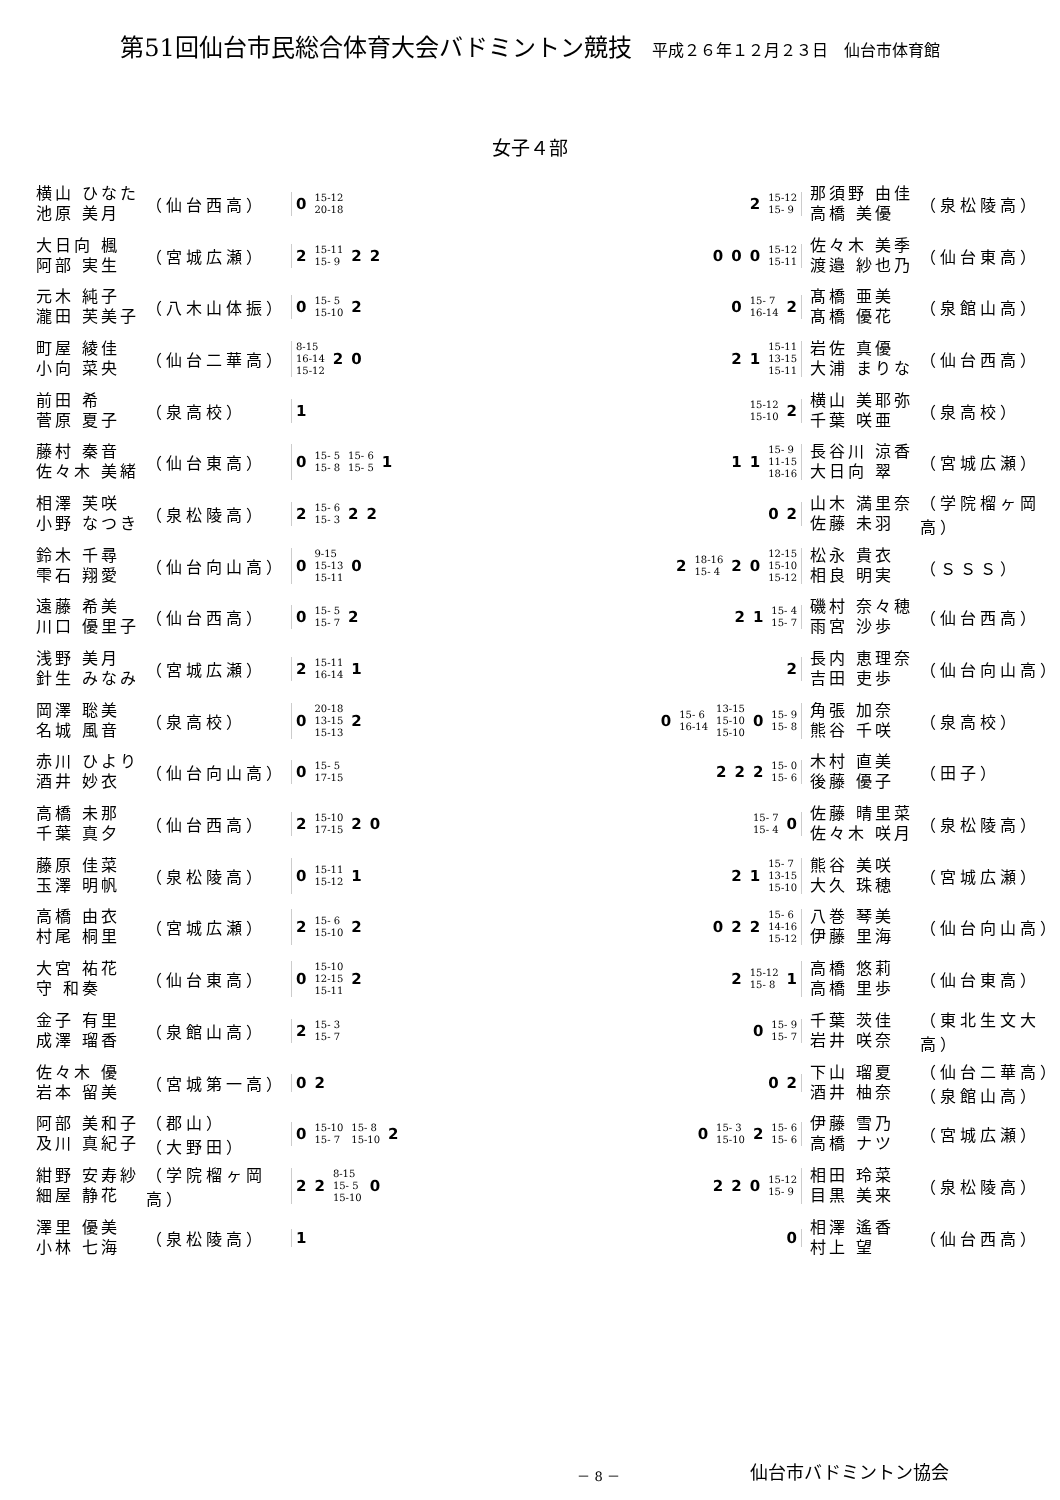第51回仙台市民総合体育大会バドミントン競技 平成２６年１２月２３日　仙台市体育館
女子４部
横山 ひなた
池原 美月
（仙台西高）
0 15-12
20-18
2 15-12
15- 9
那須野 由佳
高橋 美優
（泉松陵高）
大日向 楓
阿部 実生
（宮城広瀬）
2 15-11
15- 9 2 2
0 0 0 15-12
15-11
佐々木 美季
渡邉 紗也乃
（仙台東高）
元木 純子
瀧田 芙美子
（八木山体振）
0 15- 5
15-10 2
0 15- 7
16-14 2
髙橋 亜美
髙橋 優花
（泉館山高）
町屋 綾佳
小向 菜央
（仙台二華高）
8-15
16-14
15-12 2 0
2 1 15-11
13-15
15-11
岩佐 真優
大浦 まりな
（仙台西高）
前田 希
菅原 夏子
（泉高校）
1
15-12
15-10 2
横山 美耶弥
千葉 咲亜
（泉高校）
藤村 秦音
佐々木 美緒
（仙台東高）
0 15- 5
15- 8 15- 6
15- 5 1
1 1 15- 9
11-15
18-16
長谷川 涼香
大日向 翠
（宮城広瀬）
相澤 芙咲
小野 なつき
（泉松陵高）
2 15- 6
15- 3 2 2
0 2
山木 満里奈
佐藤 未羽
（学院榴ヶ岡高）
鈴木 千尋
雫石 翔愛
（仙台向山高）
0 9-15
15-13
15-11 0
2 18-16
15- 4 2 0 12-15
15-10
15-12
松永 貴衣
相良 明実
（ＳＳＳ）
遠藤 希美
川口 優里子
（仙台西高）
0 15- 5
15- 7 2
2 1 15- 4
15- 7
磯村 奈々穂
雨宮 沙歩
（仙台西高）
浅野 美月
針生 みなみ
（宮城広瀬）
2 15-11
16-14 1
2
長内 恵理奈
吉田 吏歩
（仙台向山高）
岡澤 聡美
名城 風音
（泉高校）
0 20-18
13-15
15-13 2
0 15- 6
16-14 13-15
15-10
15-10 0 15- 9
15- 8
角張 加奈
熊谷 千咲
（泉高校）
赤川 ひより
酒井 妙衣
（仙台向山高）
0 15- 5
17-15
2 2 2 15- 0
15- 6
木村 直美
後藤 優子
（田子）
高橋 未那
千葉 真夕
（仙台西高）
2 15-10
17-15 2 0
15- 7
15- 4 0
佐藤 晴里菜
佐々木 咲月
（泉松陵高）
藤原 佳菜
玉澤 明帆
（泉松陵高）
0 15-11
15-12 1
2 1 15- 7
13-15
15-10
熊谷 美咲
大久 珠穂
（宮城広瀬）
高橋 由衣
村尾 桐里
（宮城広瀬）
2 15- 6
15-10 2
0 2 2 15- 6
14-16
15-12
八巻 琴美
伊藤 里海
（仙台向山高）
大宮 祐花
守 和奏
（仙台東高）
0 15-10
12-15
15-11 2
2 15-12
15- 8 1
高橋 悠莉
高橋 里歩
（仙台東高）
金子 有里
成澤 瑠香
（泉館山高）
2 15- 3
15- 7
0 15- 9
15- 7
千葉 茨佳
岩井 咲奈
（東北生文大高）
佐々木 優
岩本 留美
（宮城第一高）
0 2 0 2
下山 瑠夏
酒井 柚奈
（仙台二華高）
（泉館山高）
阿部 美和子
及川 真紀子
（郡山）
（大野田）
0 15-10
15- 7 15- 8
15-10 2
0 15- 3
15-10 2 15- 6
15- 6
伊藤 雪乃
高橋 ナツ
（宮城広瀬）
紺野 安寿紗
細屋 静花
（学院榴ヶ岡高）
2 2 8-15
15- 5
15-10 0
2 2 0 15-12
15- 9
相田 玲菜
目黒 美来
（泉松陵高）
澤里 優美
小林 七海
（泉松陵高）
1 0
相澤 遙香
村上 望
（仙台西高）
－ 8 －
仙台市バドミントン協会